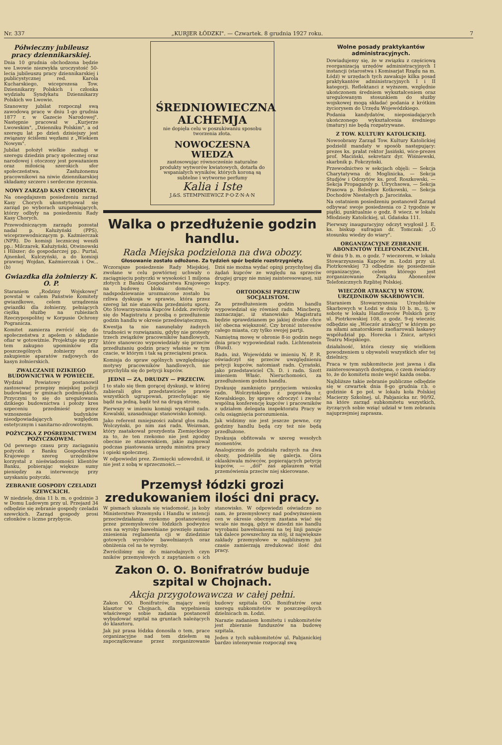Nr. 337 „KURJER ŁÓDZKI". — Czwartek. 8 grudnia 1927 roku. 7
Półwieczny jubileusz pracy dziennikarskiej.
Dnia 10 grudnia obchodzona będzie we Lwowie niezwykła uroczystość 50-lecia jubileuszu pracy dziennikarskiej i publicystycznej red. Karola Kucharskiego, wiceprezesa Tow. Dziennikarzy Polskich i członka wydziału Syndykatu Dziennikarzy Polskich we Lwowie.
Szanowny jubilat rozpoczął swą zawodową pracę w dniu 1-go grudnia 1877 r. w Gazecie Narodowej". Następnie pracował w „Kurjerze Lwowskim", „Dzienniku Polskim", a od szeregu lat po dzień dzisiejszy jest związany ściślemi węzłami z „Wiekiem Nowym".
Jubilat położył wielkie zasługi w szeregu dziedzin pracy społecznej oraz narodowej i otoczony jest poważaniem oraz miłością szerokich sfer społeczeństwa. Zasłużonemu pracownikowi na niwie dziennikarskiej składamy szczere i serdeczne życzenia.
NOWY ZARZĄD KASY CHORYCH.
Na onegdajszem posiedzeniu zarząd Kasy Chorych ukonstytuował się zarząd po wyborach uzupełniających, którzy odbyły na posiedzeniu Rady Kasy Chorych.
Przewodniczącym zarządu pozostał nadal p. Kałużyński (PPS), wiceprzewodniczącym p. Kaźmierczak (NPR). Do komisji leczniczej weszli pp.: Milczarek, Kałużyński, Otwinowski i Hilszer; do gospodarczej pp.: Purtal, Ajnenkel, Kulczyński, a do komisji prawnej Wojdan, Kaźmierczak i Ow... (b)
Gwiazdka dla żołnierzy K. O. P.
Staraniem „Rodziny Wojskowej" powstał w całem Państwie Komitety gwiazdkowe, celem urządzenia gwiazdki dla żołnierzy, pełniących ciężką służbę na rubieżach Rzeczypospolitej w Korpusie Ochrony Pogranicza.
Komitet zamierza zwrócić się do społeczeństwa z apelem o składanie ofiar w gotowiźnie. Projektuje się przy tem zakupno upominków dla poszczególnych żołnierzy oraz zakupienie aparatów radjowych do kasyn żołnierskich.
ZWALCZANIE DZIKIEGO BUDOWNICTWA W POWIECIE.
Wydział Powiatowy postanowił zastosować przepisy miejskiej policji budowlanej w gminach podmiejskich. Przyczyni to się do uregulowania dzikiego budownictwa i położy kres szpeceniu przedmieść przez wznoszenie budynków nieodpowiadających względom estetycznym i sanitarno-zdrowotnym.
POŻYCZKA Z POŚREDNICTWEM POŻYCZKOWEM.
Od pewnego czasu przy zaciąganiu pożyczki z Banku Gospodarstwa Krajowego szereg urzędników korzystał z nieświadomości klientów Banku, pobierając większe sumy pieniędzy za interwencję przy uzyskaniu pożyczki.
ZEBRANIE GOSPODY CZELADZI SZEWCKICH.
W niedzielę, dnia 11 b. m. o godzinie 3 w Domu Ludowym przy ul. Przejazd 34 odbędzie się zebranie gospody czeladzi szewckich. Zarząd gospody prosi członków o liczne przybycie.
ŚREDNIOWIECZNA ALCHEMJA
nie dopięła celu w poszukiwaniu sposobu tworzenia złota.
NOWOCZESNA WIEDZA
zastosowując równocześnie naturalne produkty wytworów kwiatowych, dotarła do wspaniałych wyników, których koroną są subtelne i wytworne perfumy
Kalia i Iste
J.&S. STEMPNIEWICZ P·O·Z·N·A·N
Walka o przedłużenie godzin handlu.
Rada Miejska podzielona na dwa obozy.
Głosowanie zostało odłożone. Za tydzień spór będzie rozstrzygnięty.
Wczorajsze posiedzenie Rady Miejskiej, zwołane w celu powtórnej uchwały o zaciągnięciu pożyczki w wysokości 1 miljona złotych z Banku Gospodarstwa Krajowego na budowę bloku domów, — nadspodziewanie urozmaicone zostało bu rzliwa dyskusja w sprawie, która przez szereg lat nie stanowiła przedmiotu sporu. Oto Stowarzyszenia Kupców Łódzk. zwróciły się do Magistratu z prośbą o przedłużenie godzin handlu w okresie przedświątecznym.
Kwestja ta nie nasunęłaby żadnych trudności w rozwiązaniu, gdyby nie protesty trzech związków pracowników handlowych, które stanowczo wypowiedziały się przeciw przedłużaniu godzin pracy właśnie w tym czacie, w którym i tak są przeciążeni praca.
Komisja do spraw ogólnych uwzględniając motywy pracowników handlowych, nie przychyliła się do petycji kupców.
JEDNI — ZA, DRUDZY — PRZECIW.
I to stało się tłem gorącej dyskusji, w której zabierali głos przedstawiciele prawie wszystkich ugrupowań, przechylając się bądź na jedną, bądź też na drugą stronę.
Pierwszy w imieniu komisji wystąpił radn. Kowalski, uzasadniając stanowisko komisji.
Jako referent mniejszości zabrał głos radn. Wolczyński, po nim zaś radn. Weizman, który zaatakował prezydenta Ziemięckiego za to, że ten rzekomo nie jest zgodny obecnie ze stanowiskiem, jakie zajmował podczas piastowania urzędu ministra pracy i opieki społecznej.
W odpowiedzi prez. Ziemięcki udowodnił, iż nie jest z sobą w sprzeczności.—
Dziś nie można wydać opinji przychylnej dla żądań kupców ze względu na sprzeciw drugiej grupy nie mniej zainteresowanej, niż kupcy.
ORTODOKSI PRZECIW SOCJALISTOM.
Za przedłużeniem godzin handlu wypowiedział się również radn. Mincberg, zaznaczając, iż stanowisko Magistratu będzie sprawdzianem po jakiej drodze chce iść obecna większość. Czy bronić interesów całego miasta, czy tylko swojej partji.
Namiętną mowę w obronie 8-io godzin nego dnia pracy wypowiedział radn. Lichtenstein (Bund).
Radn. inż. Wojewódzki w imieniu N. P. R. oświadczył się przeciw uwzględnieniu petycji kupców, natomiast radn. Cyrański, jako przedstawiciel Ch. D. i radn. Szott imieniem Właśc. Nieruchomości, za przedłużeniem godzin handlu.
Dyskusję zamknięto przyjęciem wniosku radn. Wolczyńskiego z poprawką r. Kowalskiego, by sprawę odroczyć i zwołać wspólną konferencję kupców i pracowników z udziałem delegata inspektoratu Pracy w celu osiągnięcia porozumienia.
Jak widzimy nie jest jeszcze pewne, czy godziny handlu będą czy też nie będą przedłużone.
Dyskusja obfitowała w szereg wesołych momentów.
Analogicznie do podziału radnych na dwa obozy, podzieliła się galerja. Góra oklaskiwała mówców, popierających petycję kupców, — „dół" zaś aplauzem witał przemówienia przeciw niej skierowane.
Przemysł łódzki grozi zredukowaniem ilości dni pracy.
W pismach ukazała się wiadomość, ja koby Ministerstwo Przemysłu i Handlu w intencji przeciwdziałania rzekomo postanowionej przez przemysłowców łódzkich podwyżce cen na wyroby bawełniane powzięło zamiar zniesienia reglamenta cji w dziedzinie gotowych wyrobów bawełnianych oraz obniżenia cel na te wyroby.
Zwróciliśmy się do miarodajnych czyn nników przemysłowych z zapytaniem o ich stanowisko. W odpowiedzi oświadczo no nam, że przemysłowcy nad podwyższeniem cen w okresie obecnym zastana wiać się wcale nie mogą, gdyż w dziedzi nie handlu wyrobami bawełnianemi na tej linji panuje tak dalece powszechny za stój, iż największe zakłady przemysłowe w najbliższym już czasie zamierzają zredukować ilość dni pracy.
Zakon O. O. Bonifratrów buduje szpital w Chojnach.
Akcja przygotowawcza w całej pełni.
Zakon OO. Bonifratrów, mający swój klasztor w Chojnach, dla wypełnienia właściwego sobie zadania postanowił wybudować szpital na gruntach należących do klasztoru.
Jak już prasa łódzka donosiła o tem, prace organizacyjne nad tem dziełem są zapoczątkowane przez zorganizowanie budowy szpitala OO. Bonifratrów oraz szeregu subkomitetów w poszczególnych dzielnicach m. Łodzi.
Narazie zadaniem komitetu i subkomitetów jest zbieranie funduszów na budowę szpitala.
Jeden z tych subkomitetów ul. Pabjanickiej bardzo intensywnie rozpoczął swą
Wolne posady praktykantów administracyjnych.
Dowiadujemy się, że w związku z częściową reorganizacją urzędów administracyjnych I instancji (starostwa i Komisarjat Rządu na m. Łódź) w urzędach tych zawakuje kilka posad praktykantów administracyjnych I i II kategorji. Reflektanci z wyższem, względnie ukończonem średniem wykształceniem oraz uregulowanym stosunkiem do służby wojskowej mogą składać podania z krótkim życiorysem do Urzędu Wojewódzkiego.
Podania kandydatów, nieposiadających ukończonego wykształcenia średniego (matury) nie będą rozpatrywane.
Z TOW. KULTURY KATOLICKIEJ.
Nowoobrany Zarząd Tow. Kultury Katolickiej podzielił mandaty w sposób następujący: prezes ks. prałat rektor Jasiński, wice-prezes prof. Maciński, sekretarz dyr. Wiśniewski, skarbnik p. Fokczyński.
Przewodnictwo w sekcjach objęli: — Sekcja Charytatywna dr. Moglinicka, — Sekcja Studjów i Odczytów ks. prof. Roszkowski, — Sekcja Propagandy p. Ulrychsowa, — Sekcja Prasowa p. Bolesław Kotkowski, — Sekcja Dochodów Niestałych p. Jarocińska.
Na ostatniem posiedzeniu postanowił Zarząd odbywać swoje posiedzenia co 2 tygodnie w piątki, punktualnie o godz. 8 wiecz. w lokalu Młodzieży Katolickiej, ul. Gdańska 111.
Pierwszy inauguracyjny odczyt wygłosił J. E. ks. biskup sufragan dr. Tomczak: „O stosunku wiedzy do wiary".
ORGANIZACYJNE ZEBRANIE ABONENTÓW TELEFONICZNYCH.
W dniu 9 b. m. o godz. 7 wieczorem, w lokalu Stowarzyszenia Kupców m. Łodzi przy ul. Piotrkowskiej 73 odbędzie się posiedzenie organizacyjne, celem którego jest zorganizowanie Związku Abonentów Telefonicznych Rzplitej Polskiej.
WIECZÓR ATRAKCYJ W STOW. URZĘDNIKÓW SKARBOWYCH.
Staraniem Stowarzyszenia Urzędników Skarbowych w Łodzi w dniu 10 b. m., tj. w sobotę w lokalu Handlowców Polskich przy ul. Piotrkowskiej 108, o godz. 9-ej wieczór, odbędzie się „Wieczór atrakcyj" w którym po za siłami amatorskiemi zaofiarowali łaskawy współudział pp. Horecka i Znicz, artyści Teatru Miejskiego.
działalność, która cieszy się wielkiem powodzeniem u obywateli wszystkich sfer tej dzielnicy.
Praca w tym subkomitecie jest jawna i dla zainteresowanych dostępna, o czem świadczy to, że do komitetu może wejść każda osoba.
Najbliższe takie zebranie publiczne odbędzie się w czwartek dnia 8-go grudnia r.b. o godzinie 4 po poł. w lokalu koła Polskiej Macierzy Szkolnej, ul. Pabjanicka nr. 90/92, na które zarząd subkomitetu wszystkich, życzących sobie wziąć udział w tem zebraniu najuprzejmiej zaprasza.